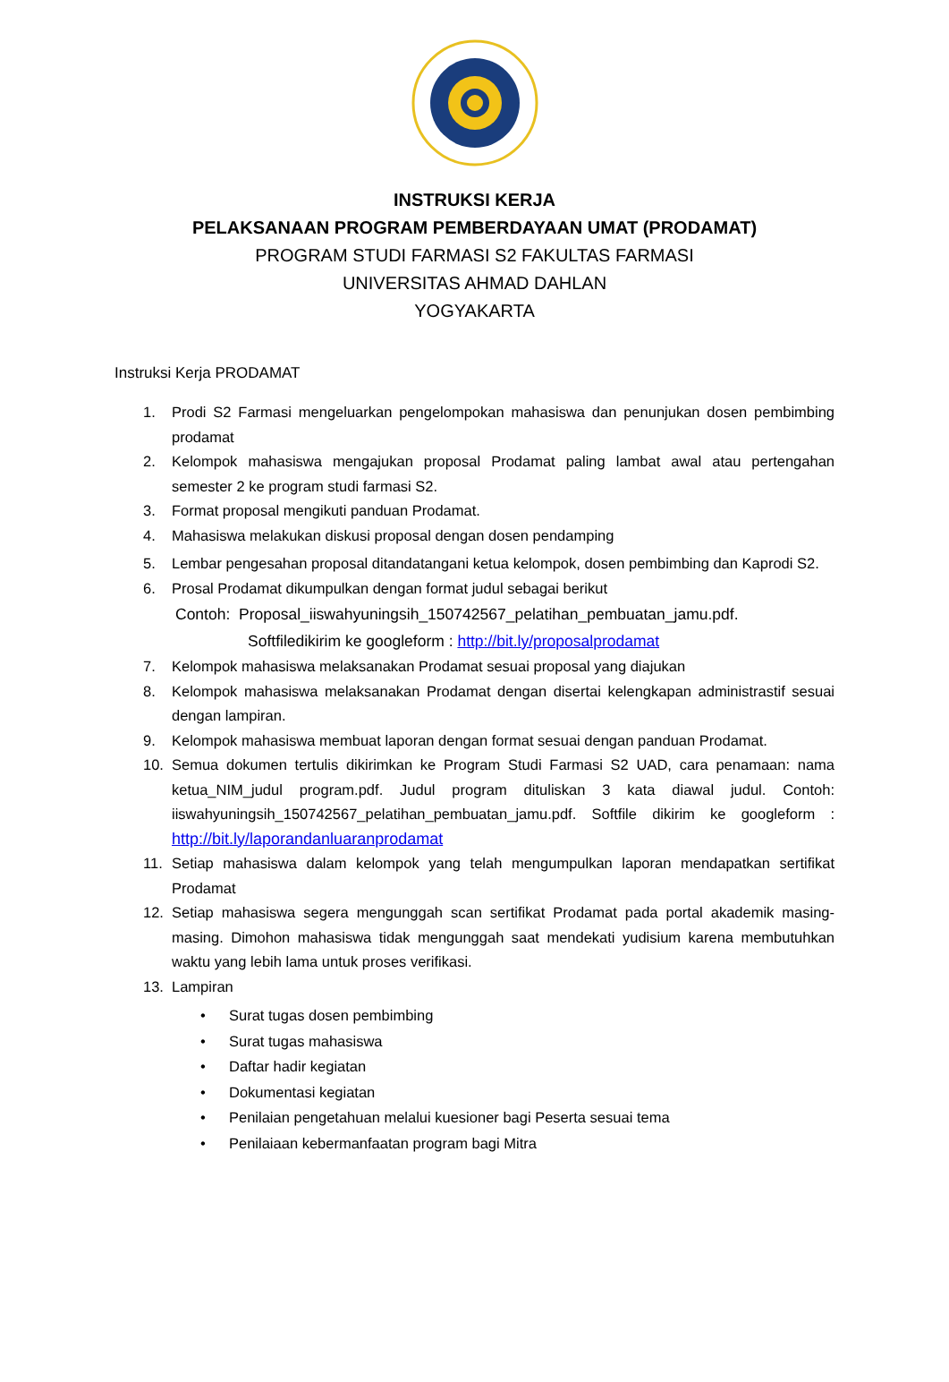INSTRUKSI KERJA
PELAKSANAAN PROGRAM PEMBERDAYAAN UMAT (PRODAMAT)
PROGRAM STUDI FARMASI S2 FAKULTAS FARMASI
UNIVERSITAS AHMAD DAHLAN
YOGYAKARTA
Instruksi Kerja PRODAMAT
1. Prodi S2 Farmasi mengeluarkan pengelompokan mahasiswa dan penunjukan dosen pembimbing prodamat
2. Kelompok mahasiswa mengajukan proposal Prodamat paling lambat awal atau pertengahan semester 2 ke program studi farmasi S2.
3. Format proposal mengikuti panduan Prodamat.
4. Mahasiswa melakukan diskusi proposal dengan dosen pendamping
5. Lembar pengesahan proposal ditandatangani ketua kelompok, dosen pembimbing dan Kaprodi S2.
6. Prosal Prodamat dikumpulkan dengan format judul sebagai berikut
Contoh: Proposal_iiswahyuningsih_150742567_pelatihan_pembuatan_jamu.pdf.
Softfiledikirim ke googleform : http://bit.ly/proposalprodamat
7. Kelompok mahasiswa melaksanakan Prodamat sesuai proposal yang diajukan
8. Kelompok mahasiswa melaksanakan Prodamat dengan disertai kelengkapan administrastif sesuai dengan lampiran.
9. Kelompok mahasiswa membuat laporan dengan format sesuai dengan panduan Prodamat.
10. Semua dokumen tertulis dikirimkan ke Program Studi Farmasi S2 UAD, cara penamaan: nama ketua_NIM_judul program.pdf. Judul program dituliskan 3 kata diawal judul. Contoh: iiswahyuningsih_150742567_pelatihan_pembuatan_jamu.pdf. Softfile dikirim ke googleform : http://bit.ly/laporandanluaranprodamat
11. Setiap mahasiswa dalam kelompok yang telah mengumpulkan laporan mendapatkan sertifikat Prodamat
12. Setiap mahasiswa segera mengunggah scan sertifikat Prodamat pada portal akademik masing-masing. Dimohon mahasiswa tidak mengunggah saat mendekati yudisium karena membutuhkan waktu yang lebih lama untuk proses verifikasi.
13. Lampiran
• Surat tugas dosen pembimbing
• Surat tugas mahasiswa
• Daftar hadir kegiatan
• Dokumentasi kegiatan
• Penilaian pengetahuan melalui kuesioner bagi Peserta sesuai tema
• Penilaiaan kebermanfaatan program bagi Mitra